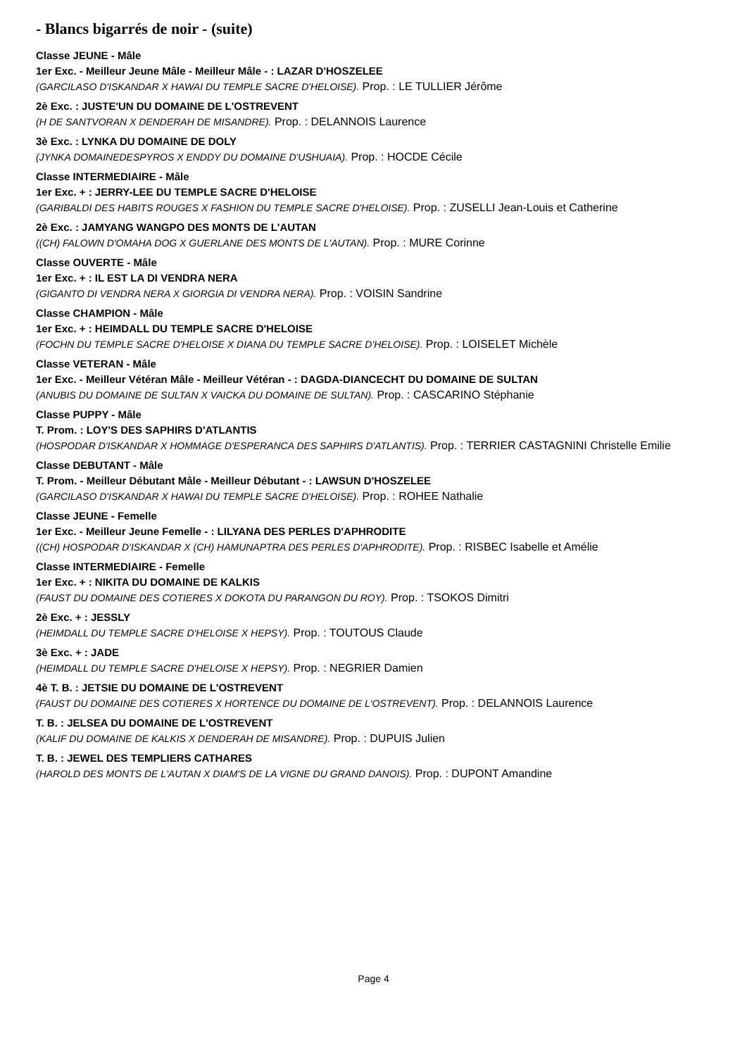- Blancs bigarrés de noir - (suite)
Classe JEUNE - Mâle
1er Exc. - Meilleur Jeune Mâle - Meilleur Mâle - : LAZAR D'HOSZELEE
(GARCILASO D'ISKANDAR X HAWAI DU TEMPLE SACRE D'HELOISE). Prop. : LE TULLIER Jérôme
2è Exc. : JUSTE'UN DU DOMAINE DE L'OSTREVENT
(H DE SANTVORAN X DENDERAH DE MISANDRE). Prop. : DELANNOIS Laurence
3è Exc. : LYNKA DU DOMAINE DE DOLY
(JYNKA DOMAINEDESPYROS X ENDDY DU DOMAINE D'USHUAIA). Prop. : HOCDE Cécile
Classe INTERMEDIAIRE - Mâle
1er Exc. + : JERRY-LEE DU TEMPLE SACRE D'HELOISE
(GARIBALDI DES HABITS ROUGES X FASHION DU TEMPLE SACRE D'HELOISE). Prop. : ZUSELLI Jean-Louis et Catherine
2è Exc. : JAMYANG WANGPO DES MONTS DE L'AUTAN
((CH) FALOWN D'OMAHA DOG X GUERLANE DES MONTS DE L'AUTAN). Prop. : MURE Corinne
Classe OUVERTE - Mâle
1er Exc. + : IL EST LA DI VENDRA NERA
(GIGANTO DI VENDRA NERA X GIORGIA DI VENDRA NERA). Prop. : VOISIN Sandrine
Classe CHAMPION - Mâle
1er Exc. + : HEIMDALL DU TEMPLE SACRE D'HELOISE
(FOCHN DU TEMPLE SACRE D'HELOISE X DIANA DU TEMPLE SACRE D'HELOISE). Prop. : LOISELET Michèle
Classe VETERAN - Mâle
1er Exc. - Meilleur Vétéran Mâle - Meilleur Vétéran - : DAGDA-DIANCECHT DU DOMAINE DE SULTAN
(ANUBIS DU DOMAINE DE SULTAN X VAICKA DU DOMAINE DE SULTAN). Prop. : CASCARINO Stéphanie
Classe PUPPY - Mâle
T. Prom. : LOY'S DES SAPHIRS D'ATLANTIS
(HOSPODAR D'ISKANDAR X HOMMAGE D'ESPERANCA DES SAPHIRS D'ATLANTIS). Prop. : TERRIER CASTAGNINI Christelle Emilie
Classe DEBUTANT - Mâle
T. Prom. - Meilleur Débutant Mâle - Meilleur Débutant - : LAWSUN D'HOSZELEE
(GARCILASO D'ISKANDAR X HAWAI DU TEMPLE SACRE D'HELOISE). Prop. : ROHEE Nathalie
Classe JEUNE - Femelle
1er Exc. - Meilleur Jeune Femelle - : LILYANA DES PERLES D'APHRODITE
((CH) HOSPODAR D'ISKANDAR X (CH) HAMUNAPTRA DES PERLES D'APHRODITE). Prop. : RISBEC Isabelle et Amélie
Classe INTERMEDIAIRE - Femelle
1er Exc. + : NIKITA DU DOMAINE DE KALKIS
(FAUST DU DOMAINE DES COTIERES X DOKOTA DU PARANGON DU ROY). Prop. : TSOKOS Dimitri
2è Exc. + : JESSLY
(HEIMDALL DU TEMPLE SACRE D'HELOISE X HEPSY). Prop. : TOUTOUS Claude
3è Exc. + : JADE
(HEIMDALL DU TEMPLE SACRE D'HELOISE X HEPSY). Prop. : NEGRIER Damien
4è T. B. : JETSIE DU DOMAINE DE L'OSTREVENT
(FAUST DU DOMAINE DES COTIERES X HORTENCE DU DOMAINE DE L'OSTREVENT). Prop. : DELANNOIS Laurence
T. B. : JELSEA DU DOMAINE DE L'OSTREVENT
(KALIF DU DOMAINE DE KALKIS X DENDERAH DE MISANDRE). Prop. : DUPUIS Julien
T. B. : JEWEL DES TEMPLIERS CATHARES
(HAROLD DES MONTS DE L'AUTAN X DIAM'S DE LA VIGNE DU GRAND DANOIS). Prop. : DUPONT Amandine
Page 4